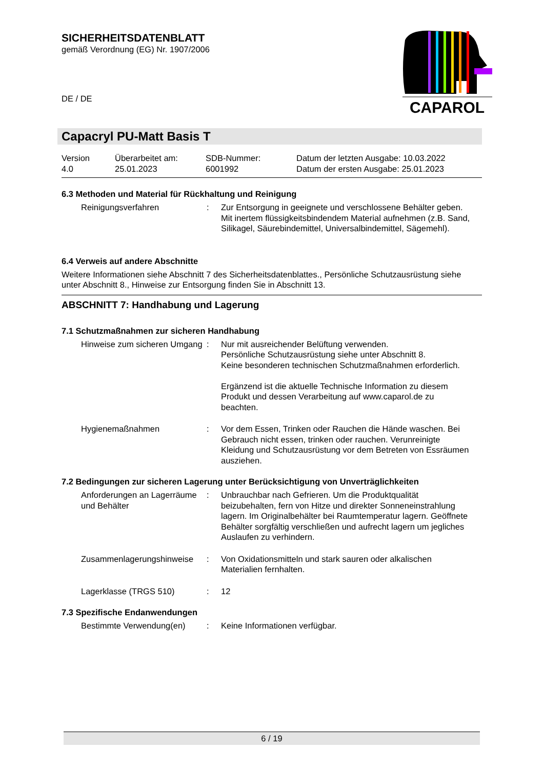SICHERHEITSDATENBLATT
gemäß Verordnung (EG) Nr. 1907/2006
DE / DE
CAPAROL
Capacryl PU-Matt Basis T
| Version 4.0 | Überarbeitet am: 25.01.2023 | SDB-Nummer: 6001992 | Datum der letzten Ausgabe: 10.03.2022 Datum der ersten Ausgabe: 25.01.2023 |
6.3 Methoden und Material für Rückhaltung und Reinigung
| Reinigungsverfahren | : | Zur Entsorgung in geeignete und verschlossene Behälter geben. Mit inertem flüssigkeitsbindendem Material aufnehmen (z.B. Sand, Silikagel, Säurebindemittel, Universalbindemittel, Sägemehl). |
6.4 Verweis auf andere Abschnitte
Weitere Informationen siehe Abschnitt 7 des Sicherheitsdatenblattes., Persönliche Schutzausrüstung siehe unter Abschnitt 8., Hinweise zur Entsorgung finden Sie in Abschnitt 13.
ABSCHNITT 7: Handhabung und Lagerung
7.1 Schutzmaßnahmen zur sicheren Handhabung
| Hinweise zum sicheren Umgang | : | Nur mit ausreichender Belüftung verwenden. Persönliche Schutzausrüstung siehe unter Abschnitt 8. Keine besonderen technischen Schutzmaßnahmen erforderlich. Ergänzend ist die aktuelle Technische Information zu diesem Produkt und dessen Verarbeitung auf www.caparol.de zu beachten. |
| Hygienemaßnahmen | : | Vor dem Essen, Trinken oder Rauchen die Hände waschen. Bei Gebrauch nicht essen, trinken oder rauchen. Verunreinigte Kleidung und Schutzausrüstung vor dem Betreten von Essräumen ausziehen. |
7.2 Bedingungen zur sicheren Lagerung unter Berücksichtigung von Unverträglichkeiten
| Anforderungen an Lagerräume und Behälter | : | Unbrauchbar nach Gefrieren. Um die Produktqualität beizubehalten, fern von Hitze und direkter Sonneneinstrahlung lagern. Im Originalbehälter bei Raumtemperatur lagern. Geöffnete Behälter sorgfältig verschließen und aufrecht lagern um jegliches Auslaufen zu verhindern. |
| Zusammenlagerungshinweise | : | Von Oxidationsmitteln und stark sauren oder alkalischen Materialien fernhalten. |
| Lagerklasse (TRGS 510) | : | 12 |
7.3 Spezifische Endanwendungen
| Bestimmte Verwendung(en) | : | Keine Informationen verfügbar. |
6 / 19